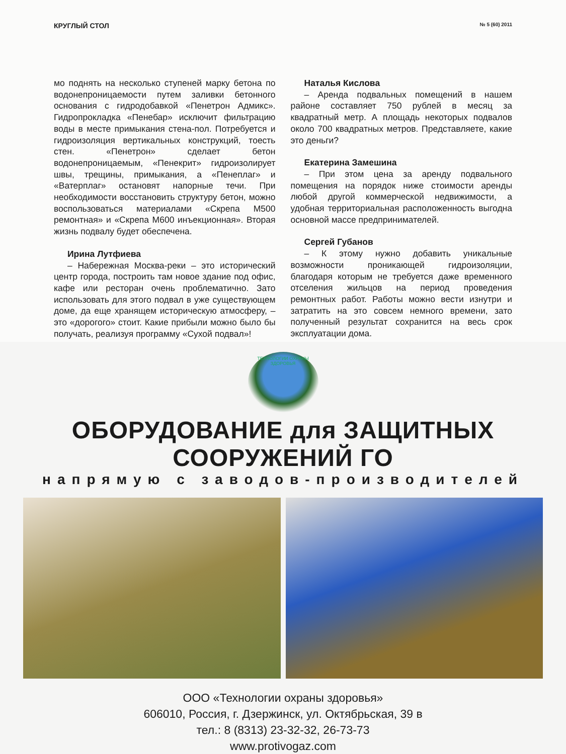КРУГЛЫЙ СТОЛ № 5 (60) 2011
мо поднять на несколько ступеней марку бетона по водонепроницаемости путем заливки бетонного основания с гидродобавкой «Пенетрон Адмикс». Гидропрокладка «Пенебар» исключит фильтрацию воды в месте примыкания стена-пол. Потребуется и гидроизоляция вертикальных конструкций, тоесть стен. «Пенетрон» сделает бетон водонепроницаемым, «Пенекрит» гидроизолирует швы, трещины, примыкания, а «Пенеплаг» и «Ватерплаг» остановят напорные течи. При необходимости восстановить структуру бетон, можно воспользоваться материалами «Скрепа М500 ремонтная» и «Скрепа М600 инъекционная». Вторая жизнь подвалу будет обеспечена.
Ирина Лутфиева
– Набережная Москва-реки – это исторический центр города, построить там новое здание под офис, кафе или ресторан очень проблематично. Зато использовать для этого подвал в уже существующем доме, да еще хранящем историческую атмосферу, – это «дорогого» стоит. Какие прибыли можно было бы получать, реализуя программу «Сухой подвал»!
Наталья Кислова
– Аренда подвальных помещений в нашем районе составляет 750 рублей в месяц за квадратный метр. А площадь некоторых подвалов около 700 квадратных метров. Представляете, какие это деньги?
Екатерина Замешина
– При этом цена за аренду подвального помещения на порядок ниже стоимости аренды любой другой коммерческой недвижимости, а удобная территориальная расположенность выгодна основной массе предпринимателей.
Сергей Губанов
– К этому нужно добавить уникальные возможности проникающей гидроизоляции, благодаря которым не требуется даже временного отселения жильцов на период проведения ремонтных работ. Работы можно вести изнутри и затратить на это совсем немного времени, зато полученный результат сохранится на весь срок эксплуатации дома.
ТЕХНОЛОГИИ ОХРАНЫ ЗДОРОВЬЯ
ОБОРУДОВАНИЕ для ЗАЩИТНЫХ СООРУЖЕНИЙ ГО
напрямую с заводов-производителей
ООО «Технологии охраны здоровья»
606010, Россия, г. Дзержинск, ул. Октябрьская, 39 в
тел.: 8 (8313) 23-32-32, 26-73-73
www.protivogaz.com